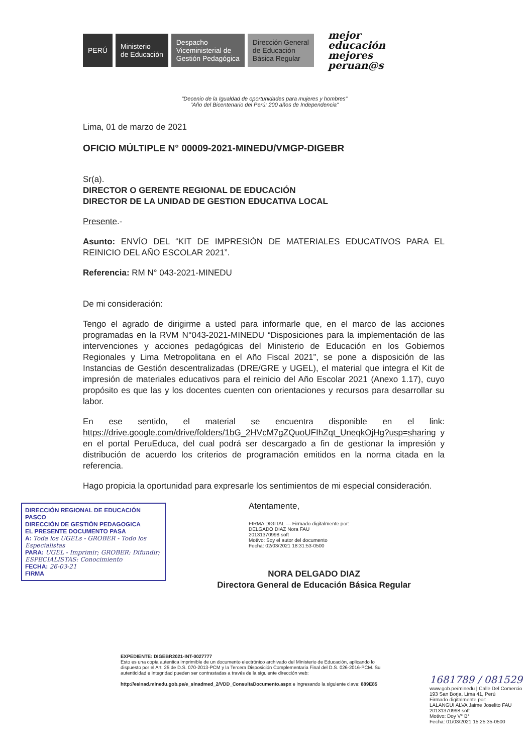PERÚ
Ministerio
de Educación
Despacho
Viceministerial de
Gestión Pedagógica
Dirección General
de Educación
Básica Regular
mejor
educación
mejores
peruan@s
"Decenio de la Igualdad de oportunidades para mujeres y hombres"
"Año del Bicentenario del Perú: 200 años de Independencia"
Lima, 01 de marzo de 2021
OFICIO MÚLTIPLE N° 00009-2021-MINEDU/VMGP-DIGEBR
Sr(a).
DIRECTOR O GERENTE REGIONAL DE EDUCACIÓN
DIRECTOR DE LA UNIDAD DE GESTION EDUCATIVA LOCAL
Presente.-
Asunto: ENVÍO DEL “KIT DE IMPRESIÓN DE MATERIALES EDUCATIVOS PARA EL REINICIO DEL AÑO ESCOLAR 2021”.
Referencia: RM N° 043-2021-MINEDU
De mi consideración:
Tengo el agrado de dirigirme a usted para informarle que, en el marco de las acciones programadas en la RVM N°043-2021-MINEDU “Disposiciones para la implementación de las intervenciones y acciones pedagógicas del Ministerio de Educación en los Gobiernos Regionales y Lima Metropolitana en el Año Fiscal 2021”, se pone a disposición de las Instancias de Gestión descentralizadas (DRE/GRE y UGEL), el material que integra el Kit de impresión de materiales educativos para el reinicio del Año Escolar 2021 (Anexo 1.17), cuyo propósito es que las y los docentes cuenten con orientaciones y recursos para desarrollar su labor.
En ese sentido, el material se encuentra disponible en el link: https://drive.google.com/drive/folders/1bG_2HVcM7gZQuoUFIhZqt_UneqkOjHg?usp=sharing y en el portal PeruEduca, del cual podrá ser descargado a fin de gestionar la impresión y distribución de acuerdo los criterios de programación emitidos en la norma citada en la referencia.
Hago propicia la oportunidad para expresarle los sentimientos de mi especial consideración.
Atentamente,
FIRMA DIGITAL — Firmado digitalmente por:
DELGADO DIAZ Nora FAU
20131370998 soft
Motivo: Soy el autor del documento
Fecha: 02/03/2021 18:31:53-0500
NORA DELGADO DIAZ
Directora General de Educación Básica Regular
DIRECCIÓN REGIONAL DE EDUCACIÓN PASCO
DIRECCIÓN DE GESTIÓN PEDAGOGICA
EL PRESENTE DOCUMENTO PASA
A: Toda los UGELs - GROBER - Todo los Especialistas
PARA: UGEL - Imprimir; GROBER: Difundir; ESPECIALISTAS: Conocimiento
FECHA: 26-03-21
FIRMA
EXPEDIENTE: DIGEBR2021-INT-0027777
Esto es una copia autentica imprimible de un documento electrónico archivado del Ministerio de Educación, aplicando lo dispuesto por el Art. 25 de D.S. 070-2013-PCM y la Tercera Disposición Complementaria Final del D.S. 026-2016-PCM. Su autenticidad e integridad pueden ser contrastadas a través de la siguiente dirección web:
http://esinad.minedu.gob.pe/e_sinadmed_2/VDD_ConsultaDocumento.aspx e ingresando la siguiente clave: 889E85
1681789 / 081529
www.gob.pe/minedu | Calle Del Comercio 193 San Borja, Lima 41, Perú
Firmado digitalmente por:
LALANGUI ALVA Jaime Joselito FAU 20131370998 soft
Motivo: Doy V° B°
Fecha: 01/03/2021 15:25:35-0500